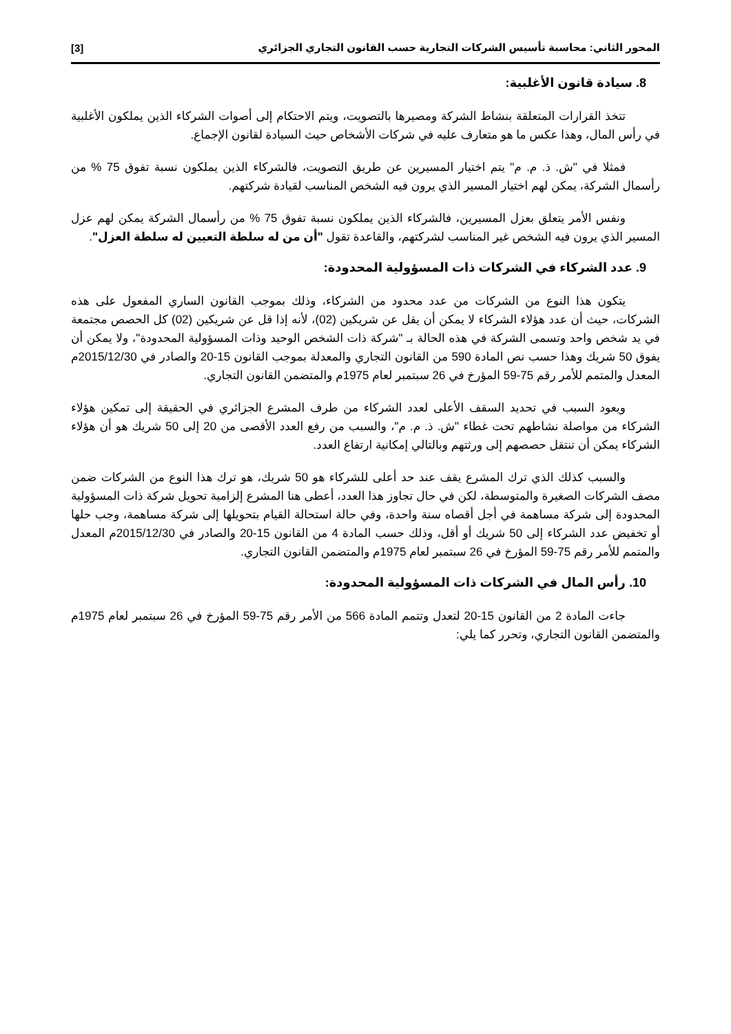المحور الثاني: محاسبة تأسيس الشركات التجارية حسب القانون التجاري الجزائري [3]
8. سيادة قانون الأغلبية:
تتخذ القرارات المتعلقة بنشاط الشركة ومصيرها بالتصويت، ويتم الاحتكام إلى أصوات الشركاء الذين يملكون الأغلبية في رأس المال، وهذا عكس ما هو متعارف عليه في شركات الأشخاص حيث السيادة لقانون الإجماع.
فمثلا في "ش. ذ. م. م" يتم اختيار المسيرين عن طريق التصويت، فالشركاء الذين يملكون نسبة تفوق 75 % من رأسمال الشركة، يمكن لهم اختيار المسير الذي يرون فيه الشخص المناسب لقيادة شركتهم.
ونفس الأمر يتعلق بعزل المسيرين، فالشركاء الذين يملكون نسبة تفوق 75 % من رأسمال الشركة يمكن لهم عزل المسير الذي يرون فيه الشخص غير المناسب لشركتهم، والقاعدة تقول "أن من له سلطة التعيين له سلطة العزل".
9. عدد الشركاء في الشركات ذات المسؤولية المحدودة:
يتكون هذا النوع من الشركات من عدد محدود من الشركاء، وذلك بموجب القانون الساري المفعول على هذه الشركات، حيث أن عدد هؤلاء الشركاء لا يمكن أن يقل عن شريكين (02)، لأنه إذا قل عن شريكين (02) كل الحصص مجتمعة في يد شخص واحد وتسمى الشركة في هذه الحالة بـ "شركة ذات الشخص الوحيد وذات المسؤولية المحدودة"، ولا يمكن أن يفوق 50 شريك وهذا حسب نص المادة 590 من القانون التجاري والمعدلة بموجب القانون 15-20 والصادر في 2015/12/30م المعدل والمتمم للأمر رقم 75-59 المؤرخ في 26 سبتمبر لعام 1975م والمتضمن القانون التجاري.
ويعود السبب في تحديد السقف الأعلى لعدد الشركاء من طرف المشرع الجزائري في الحقيقة إلى تمكين هؤلاء الشركاء من مواصلة نشاطهم تحت غطاء "ش. ذ. م. م"، والسبب من رفع العدد الأقصى من 20 إلى 50 شريك هو أن هؤلاء الشركاء يمكن أن تنتقل حصصهم إلى ورثتهم وبالتالي إمكانية ارتفاع العدد.
والسبب كذلك الذي ترك المشرع يقف عند حد أعلى للشركاء هو 50 شريك، هو ترك هذا النوع من الشركات ضمن مصف الشركات الصغيرة والمتوسطة، لكن في حال تجاوز هذا العدد، أعطى هنا المشرع إلزامية تحويل شركة ذات المسؤولية المحدودة إلى شركة مساهمة في أجل أقصاه سنة واحدة، وفي حالة استحالة القيام بتحويلها إلى شركة مساهمة، وجب حلها أو تخفيض عدد الشركاء إلى 50 شريك أو أقل، وذلك حسب المادة 4 من القانون 15-20 والصادر في 2015/12/30م المعدل والمتمم للأمر رقم 75-59 المؤرخ في 26 سبتمبر لعام 1975م والمتضمن القانون التجاري.
10. رأس المال في الشركات ذات المسؤولية المحدودة:
جاءت المادة 2 من القانون 15-20 لتعدل وتتمم المادة 566 من الأمر رقم 75-59 المؤرخ في 26 سبتمبر لعام 1975م والمتضمن القانون التجاري، وتحرر كما يلي: